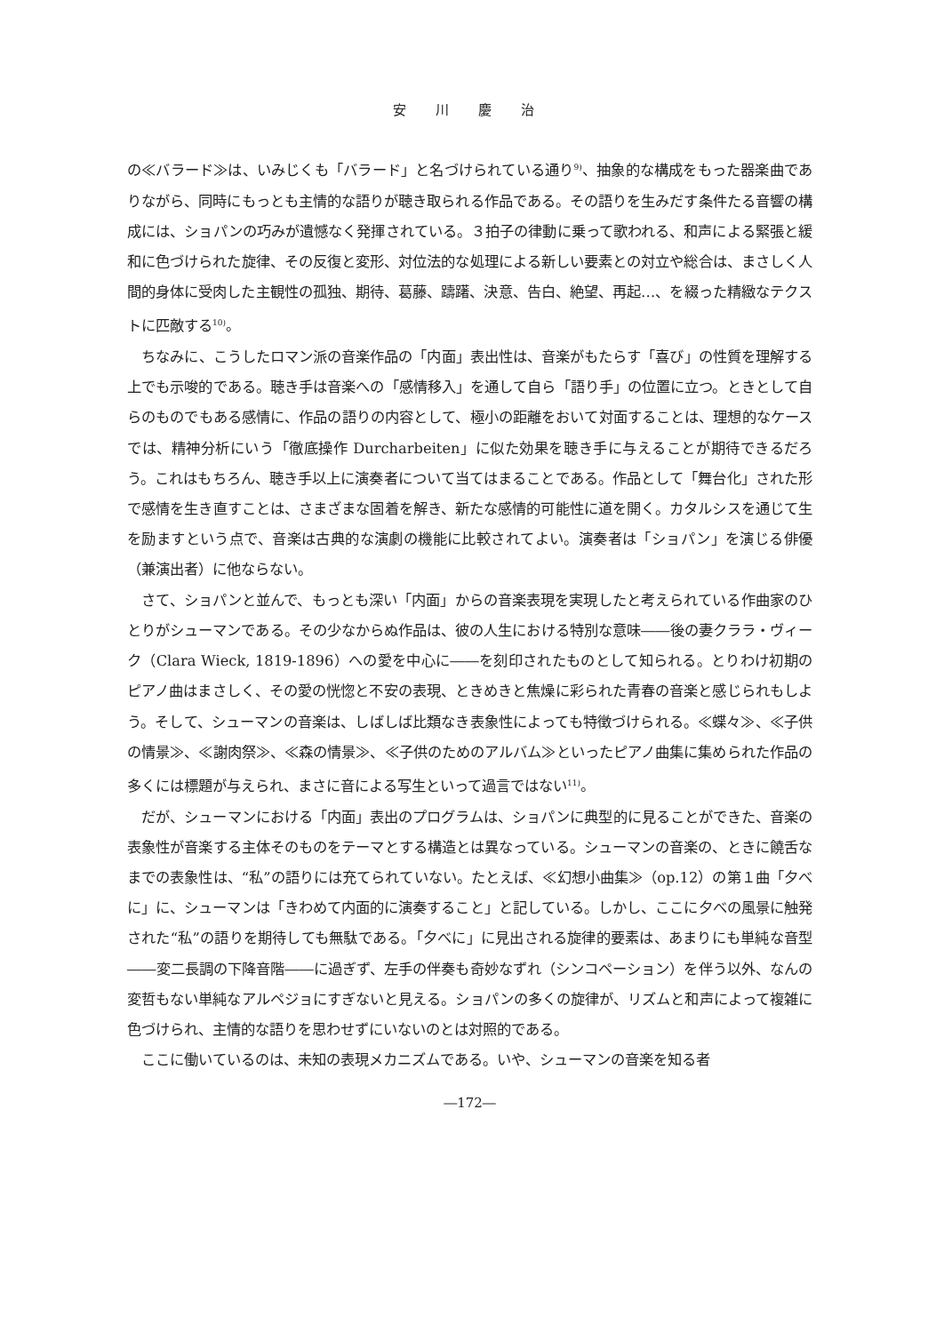安 川 慶 治
の≪バラード≫は、いみじくも「バラード」と名づけられている通り<sup>9)</sup>、抽象的な構成をもった器楽曲でありながら、同時にもっとも主情的な語りが聴き取られる作品である。その語りを生みだす条件たる音響の構成には、ショパンの巧みが遺憾なく発揮されている。３拍子の律動に乗って歌われる、和声による緊張と緩和に色づけられた旋律、その反復と変形、対位法的な処理による新しい要素との対立や総合は、まさしく人間的身体に受肉した主観性の孤独、期待、葛藤、躊躇、決意、告白、絶望、再起…、を綴った精緻なテクストに匹敵する<sup>10)</sup>。
ちなみに、こうしたロマン派の音楽作品の「内面」表出性は、音楽がもたらす「喜び」の性質を理解する上でも示唆的である。聴き手は音楽への「感情移入」を通して自ら「語り手」の位置に立つ。ときとして自らのものでもある感情に、作品の語りの内容として、極小の距離をおいて対面することは、理想的なケースでは、精神分析にいう「徹底操作 Durcharbeiten」に似た効果を聴き手に与えることが期待できるだろう。これはもちろん、聴き手以上に演奏者について当てはまることである。作品として「舞台化」された形で感情を生き直すことは、さまざまな固着を解き、新たな感情的可能性に道を開く。カタルシスを通じて生を励ますという点で、音楽は古典的な演劇の機能に比較されてよい。演奏者は「ショパン」を演じる俳優（兼演出者）に他ならない。
さて、ショパンと並んで、もっとも深い「内面」からの音楽表現を実現したと考えられている作曲家のひとりがシューマンである。その少なからぬ作品は、彼の人生における特別な意味――後の妻クララ・ヴィーク（Clara Wieck, 1819-1896）への愛を中心に――を刻印されたものとして知られる。とりわけ初期のピアノ曲はまさしく、その愛の恍惚と不安の表現、ときめきと焦燥に彩られた青春の音楽と感じられもしよう。そして、シューマンの音楽は、しばしば比類なき表象性によっても特徴づけられる。≪蝶々≫、≪子供の情景≫、≪謝肉祭≫、≪森の情景≫、≪子供のためのアルバム≫といったピアノ曲集に集められた作品の多くには標題が与えられ、まさに音による写生といって過言ではない<sup>11)</sup>。
だが、シューマンにおける「内面」表出のプログラムは、ショパンに典型的に見ることができた、音楽の表象性が音楽する主体そのものをテーマとする構造とは異なっている。シューマンの音楽の、ときに饒舌なまでの表象性は、“私”の語りには充てられていない。たとえば、≪幻想小曲集≫（op.12）の第１曲「夕べに」に、シューマンは「きわめて内面的に演奏すること」と記している。しかし、ここに夕べの風景に触発された“私”の語りを期待しても無駄である。「夕べに」に見出される旋律的要素は、あまりにも単純な音型――変二長調の下降音階――に過ぎず、左手の伴奏も奇妙なずれ（シンコペーション）を伴う以外、なんの変哲もない単純なアルペジョにすぎないと見える。ショパンの多くの旋律が、リズムと和声によって複雑に色づけられ、主情的な語りを思わせずにいないのとは対照的である。
ここに働いているのは、未知の表現メカニズムである。いや、シューマンの音楽を知る者
―172―